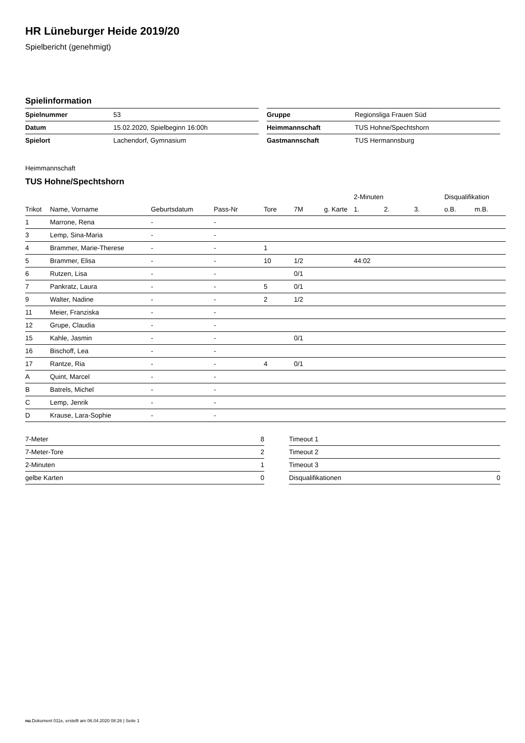HR Lüneburger Heide 2019/20
Spielbericht (genehmigt)
Spielinformation
| Spielnummer | 53 |
| Datum | 15.02.2020, Spielbeginn 16:00h |
| Spielort | Lachendorf, Gymnasium |
| Gruppe | Regionsliga Frauen Süd |
| Heimmannschaft | TUS Hohne/Spechtshorn |
| Gastmannschaft | TUS Hermannsburg |
Heimmannschaft
TUS Hohne/Spechtshorn
| | | | | | | | 2-Minuten | | | Disqualifikation | |
| --- | --- | --- | --- | --- | --- | --- | --- | --- | --- | --- | --- |
| Trikot | Name, Vorname | Geburtsdatum | Pass-Nr | Tore | 7M | g. Karte | 1. | 2. | 3. | o.B. | m.B. |
| 1 | Marrone, Rena | - | - | | | | | | | | |
| 3 | Lemp, Sina-Maria | - | - | | | | | | | | |
| 4 | Brammer, Marie-Therese | - | - | 1 | | | | | | | |
| 5 | Brammer, Elisa | - | - | 10 | 1/2 | | 44:02 | | | | |
| 6 | Rutzen, Lisa | - | - | | 0/1 | | | | | | |
| 7 | Pankratz, Laura | - | - | 5 | 0/1 | | | | | | |
| 9 | Walter, Nadine | - | - | 2 | 1/2 | | | | | | |
| 11 | Meier, Franziska | - | - | | | | | | | | |
| 12 | Grupe, Claudia | - | - | | | | | | | | |
| 15 | Kahle, Jasmin | - | - | | 0/1 | | | | | | |
| 16 | Bischoff, Lea | - | - | | | | | | | | |
| 17 | Rantze, Ria | - | - | 4 | 0/1 | | | | | | |
| A | Quint, Marcel | - | - | | | | | | | | |
| B | Batrels, Michel | - | - | | | | | | | | |
| C | Lemp, Jenrik | - | - | | | | | | | | |
| D | Krause, Lara-Sophie | - | - | | | | | | | | |
| 7-Meter | 8 |
| 7-Meter-Tore | 2 |
| 2-Minuten | 1 |
| gelbe Karten | 0 |
| Timeout 1 | |
| Timeout 2 | |
| Timeout 3 | |
| Disqualifikationen | 0 |
nu.Dokument 011e, erstellt am 06.04.2020 08:26 | Seite 1